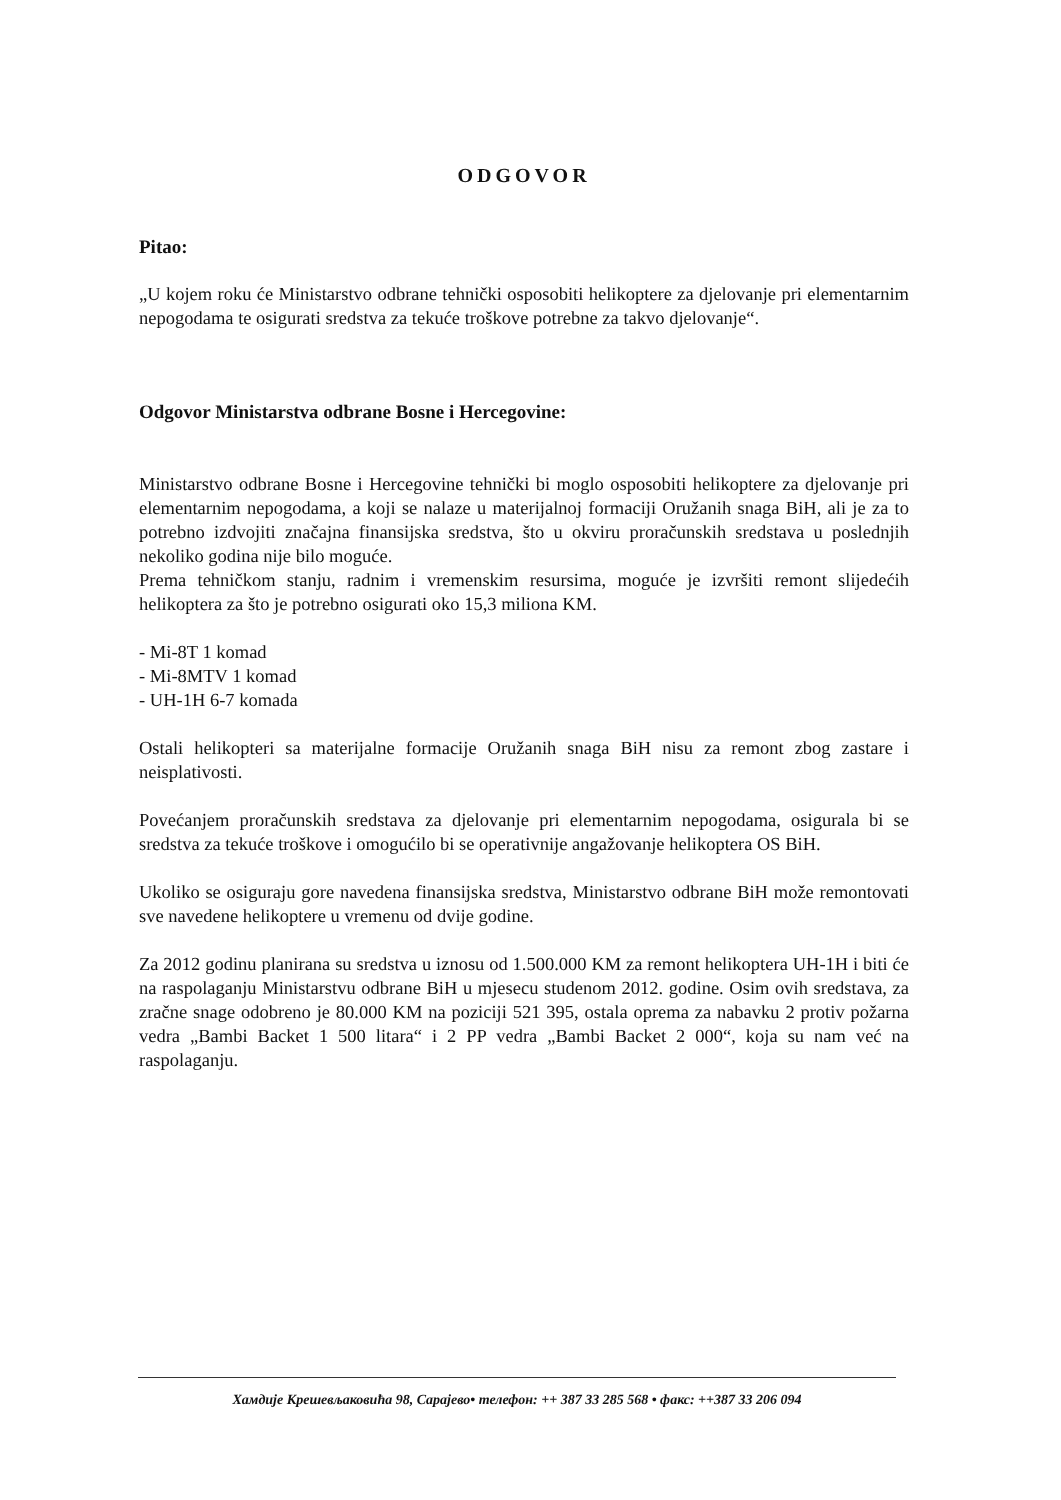ODGOVOR
Pitao:
„U kojem roku će Ministarstvo odbrane tehnički osposobiti helikoptere za djelovanje pri elementarnim nepogodama te osigurati sredstva za tekuće troškove potrebne za takvo djelovanje“.
Odgovor Ministarstva odbrane Bosne i Hercegovine:
Ministarstvo odbrane Bosne i Hercegovine tehnički bi moglo osposobiti helikoptere za djelovanje pri elementarnim nepogodama, a koji se nalaze u materijalnoj formaciji Oružanih snaga BiH, ali je za to potrebno izdvojiti značajna finansijska sredstva, što u okviru proračunskih sredstava u poslednjih nekoliko godina nije bilo moguće.
Prema tehničkom stanju, radnim i vremenskim resursima, moguće je izvršiti remont slijedećih helikoptera za što je potrebno osigurati oko 15,3 miliona KM.
- Mi-8T 1 komad
- Mi-8MTV 1 komad
- UH-1H 6-7 komada
Ostali helikopteri sa materijalne formacije Oružanih snaga BiH nisu za remont zbog zastare i neisplativosti.
Povećanjem proračunskih sredstava za djelovanje pri elementarnim nepogodama, osigurala bi se sredstva za tekuće troškove i omogućilo bi se operativnije angažovanje helikoptera OS BiH.
Ukoliko se osiguraju gore navedena finansijska sredstva, Ministarstvo odbrane BiH može remontovati sve navedene helikoptere u vremenu od dvije godine.
Za 2012 godinu planirana su sredstva u iznosu od 1.500.000 KM za remont helikoptera UH-1H i biti će na raspolaganju Ministarstvu odbrane BiH u mjesecu studenom 2012. godine. Osim ovih sredstava, za zračne snage odobreno je 80.000 KM na poziciji 521 395, ostala oprema za nabavku 2 protiv požarna vedra „Bambi Backet 1 500 litara“ i 2 PP vedra „Bambi Backet 2 000“, koja su nam već na raspolaganju.
Хамдије Крешевљаковића 98, Сарајево• телефон: ++ 387 33 285 568 • факс: ++387 33 206 094